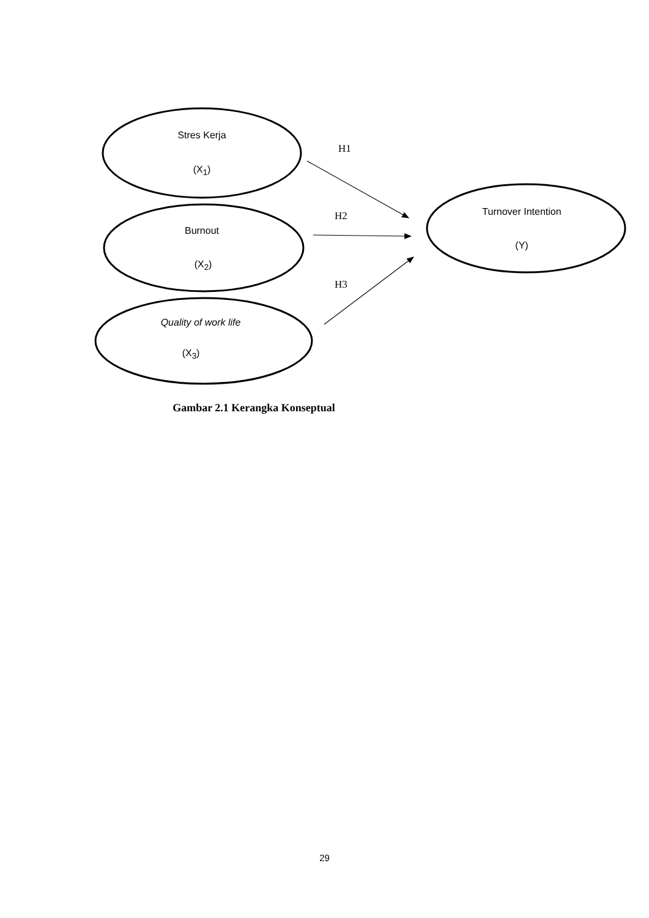Stres Kerja
(X<sub>1</sub>)
Burnout
(X<sub>2</sub>)
Quality of work life
(X<sub>3</sub>)
Turnover Intention
(Y)
H1
H2
H3
Gambar 2.1 Kerangka Konseptual
29